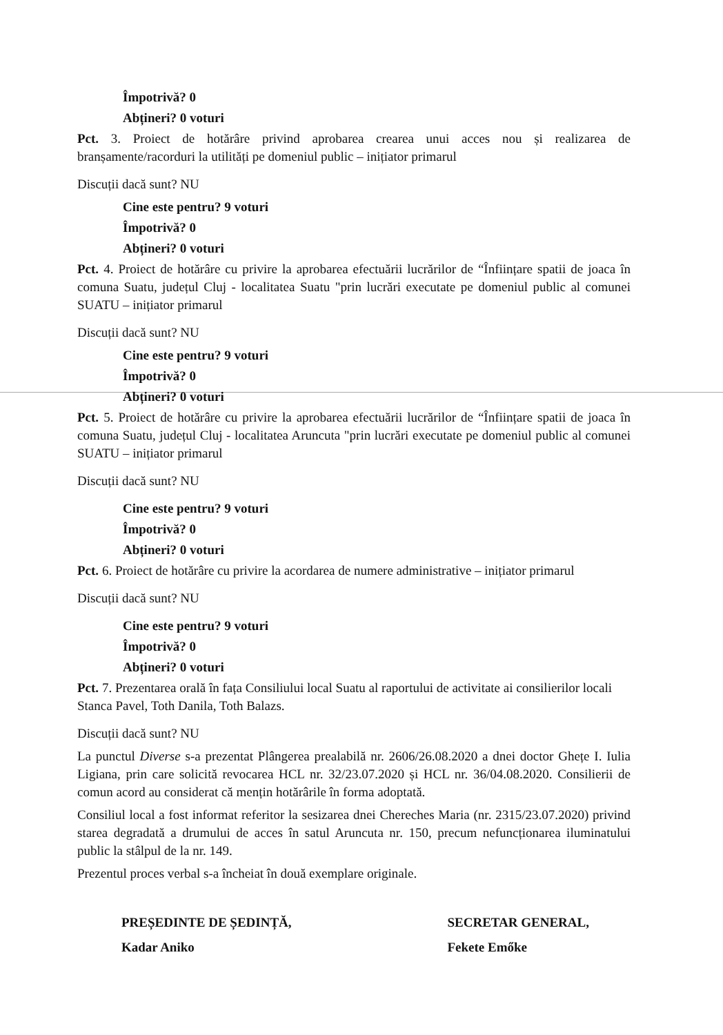Împotrivă? 0
Abțineri? 0 voturi
Pct. 3. Proiect de hotărâre privind aprobarea crearea unui acces nou și realizarea de branșamente/racorduri la utilități pe domeniul public – inițiator primarul
Discuții dacă sunt? NU
Cine este pentru? 9 voturi
Împotrivă? 0
Abțineri? 0 voturi
Pct. 4. Proiect de hotărâre cu privire la aprobarea efectuării lucrărilor de “Înființare spatii de joaca în comuna Suatu, județul Cluj - localitatea Suatu "prin lucrări executate pe domeniul public al comunei SUATU – inițiator primarul
Discuții dacă sunt? NU
Cine este pentru? 9 voturi
Împotrivă? 0
Abțineri? 0 voturi
Pct. 5. Proiect de hotărâre cu privire la aprobarea efectuării lucrărilor de “Înființare spatii de joaca în comuna Suatu, județul Cluj - localitatea Aruncuta "prin lucrări executate pe domeniul public al comunei SUATU – inițiator primarul
Discuții dacă sunt? NU
Cine este pentru? 9 voturi
Împotrivă? 0
Abțineri? 0 voturi
Pct. 6. Proiect de hotărâre cu privire la acordarea de numere administrative – inițiator primarul
Discuții dacă sunt? NU
Cine este pentru? 9 voturi
Împotrivă? 0
Abțineri? 0 voturi
Pct. 7. Prezentarea orală în fața Consiliului local Suatu al raportului de activitate ai consilierilor locali Stanca Pavel, Toth Danila, Toth Balazs.
Discuții dacă sunt? NU
La punctul Diverse s-a prezentat Plângerea prealabilă nr. 2606/26.08.2020 a dnei doctor Ghețe I. Iulia Ligiana, prin care solicită revocarea HCL nr. 32/23.07.2020 și HCL nr. 36/04.08.2020. Consilierii de comun acord au considerat că mențin hotărârile în forma adoptată.
Consiliul local a fost informat referitor la sesizarea dnei Chereches Maria (nr. 2315/23.07.2020) privind starea degradată a drumului de acces în satul Aruncuta nr. 150, precum nefuncționarea iluminatului public la stâlpul de la nr. 149.
Prezentul proces verbal s-a încheiat în două exemplare originale.
PREȘEDINTE DE ȘEDINȚĂ,
Kadar Aniko
SECRETAR GENERAL,
Fekete Emőke